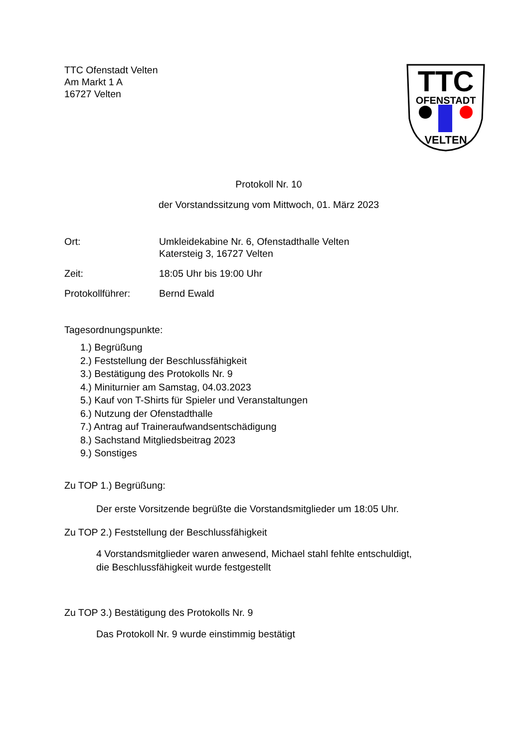TTC Ofenstadt Velten
Am Markt 1 A
16727 Velten
TTC
OFENSTADT
VELTEN
Protokoll Nr. 10
der Vorstandssitzung vom Mittwoch, 01. März 2023
Ort: Umkleidekabine Nr. 6, Ofenstadthalle Velten
Katersteig 3, 16727 Velten
Zeit: 18:05 Uhr bis 19:00 Uhr
Protokollführer: Bernd Ewald
Tagesordnungspunkte:
1.) Begrüßung
2.) Feststellung der Beschlussfähigkeit
3.) Bestätigung des Protokolls Nr. 9
4.) Miniturnier am Samstag, 04.03.2023
5.) Kauf von T-Shirts für Spieler und Veranstaltungen
6.) Nutzung der Ofenstadthalle
7.) Antrag auf Traineraufwandsentschädigung
8.) Sachstand Mitgliedsbeitrag 2023
9.) Sonstiges
Zu TOP 1.) Begrüßung:
Der erste Vorsitzende begrüßte die Vorstandsmitglieder um 18:05 Uhr.
Zu TOP 2.) Feststellung der Beschlussfähigkeit
4 Vorstandsmitglieder waren anwesend, Michael stahl fehlte entschuldigt,
die Beschlussfähigkeit wurde festgestellt
Zu TOP 3.) Bestätigung des Protokolls Nr. 9
Das Protokoll Nr. 9 wurde einstimmig bestätigt